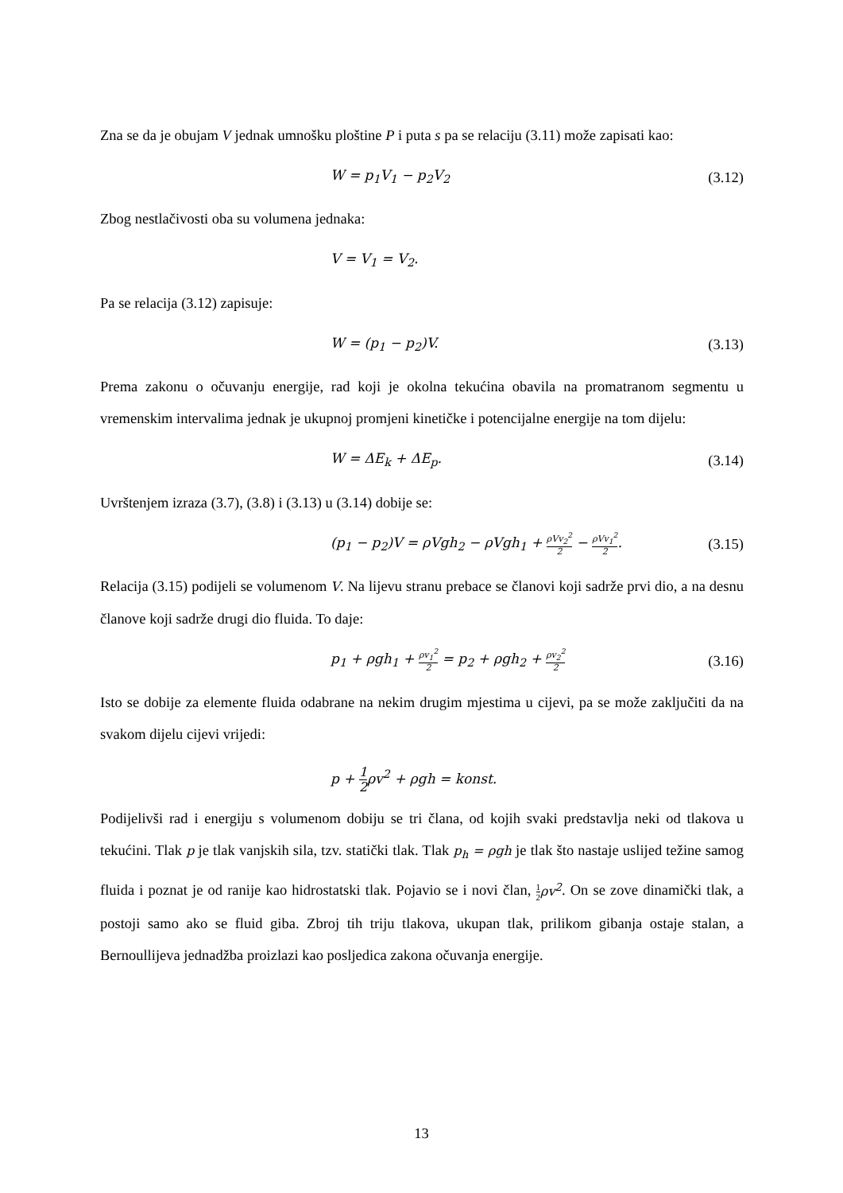Zna se da je obujam V jednak umnošku ploštine P i puta s pa se relaciju (3.11) može zapisati kao:
W = p<sub>1</sub>V<sub>1</sub> − p<sub>2</sub>V<sub>2</sub> (3.12)
Zbog nestlačivosti oba su volumena jednaka:
V = V<sub>1</sub> = V<sub>2</sub>.
Pa se relacija (3.12) zapisuje:
W = (p<sub>1</sub> − p<sub>2</sub>)V. (3.13)
Prema zakonu o očuvanju energije, rad koji je okolna tekućina obavila na promatranom segmentu u vremenskim intervalima jednak je ukupnoj promjeni kinetičke i potencijalne energije na tom dijelu:
W = ΔE<sub>k</sub> + ΔE<sub>p</sub>. (3.14)
Uvrštenjem izraza (3.7), (3.8) i (3.13) u (3.14) dobije se:
(p<sub>1</sub> − p<sub>2</sub>)V = ρVgh<sub>2</sub> − ρVgh<sub>1</sub> + ρVv<sub>2</sub><sup>2</sup> 2 − ρVv<sub>1</sub><sup>2</sup> 2.
(3.15)
Relacija (3.15) podijeli se volumenom V. Na lijevu stranu prebace se članovi koji sadrže prvi dio, a na desnu članove koji sadrže drugi dio fluida. To daje:
p<sub>1</sub> + ρgh<sub>1</sub> + ρv<sub>1</sub><sup>2</sup> 2 = p<sub>2</sub> + ρgh<sub>2</sub> + ρv<sub>2</sub><sup>2</sup> 2
(3.16)
Isto se dobije za elemente fluida odabrane na nekim drugim mjestima u cijevi, pa se može zaključiti da na svakom dijelu cijevi vrijedi:
p + 1 2ρv<sup>2</sup> + ρgh = konst.
Podijelivši rad i energiju s volumenom dobiju se tri člana, od kojih svaki predstavlja neki od tlakova u tekućini. Tlak p je tlak vanjskih sila, tzv. statički tlak. Tlak p<sub>h</sub> = ρgh je tlak što nastaje uslijed težine samog fluida i poznat je od ranije kao hidrostatski tlak. Pojavio se i novi član, 1 2 ρv<sup>2</sup>. On se zove dinamički tlak, a postoji samo ako se fluid giba. Zbroj tih triju tlakova, ukupan tlak, prilikom gibanja ostaje stalan, a Bernoullijeva jednadžba proizlazi kao posljedica zakona očuvanja energije.
13